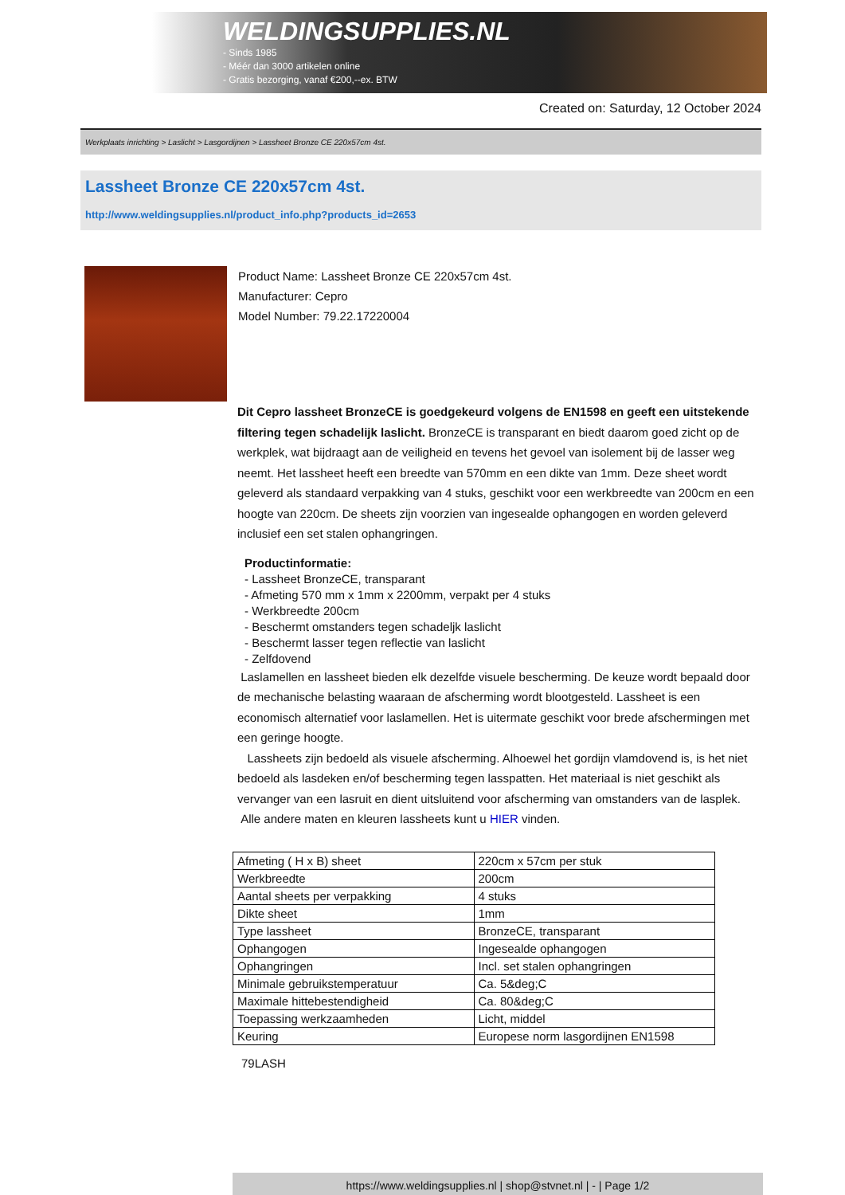WELDINGSUPPLIES.NL
- Sinds 1985
- Méér dan 3000 artikelen online
- Gratis bezorging, vanaf €200,--ex. BTW
Created on: Saturday, 12 October 2024
Werkplaats inrichting > Laslicht > Lasgordijnen > Lassheet Bronze CE 220x57cm 4st.
Lassheet Bronze CE 220x57cm 4st.
http://www.weldingsupplies.nl/product_info.php?products_id=2653
Product Name: Lassheet Bronze CE 220x57cm 4st.
Manufacturer: Cepro
Model Number: 79.22.17220004
Dit Cepro lassheet BronzeCE is goedgekeurd volgens de EN1598 en geeft een uitstekende filtering tegen schadelijk laslicht. BronzeCE is transparant en biedt daarom goed zicht op de werkplek, wat bijdraagt aan de veiligheid en tevens het gevoel van isolement bij de lasser weg neemt. Het lassheet heeft een breedte van 570mm en een dikte van 1mm. Deze sheet wordt geleverd als standaard verpakking van 4 stuks, geschikt voor een werkbreedte van 200cm en een hoogte van 220cm. De sheets zijn voorzien van ingesealde ophangogen en worden geleverd inclusief een set stalen ophangringen.
Productinformatie:
- Lassheet BronzeCE, transparant
- Afmeting 570 mm x 1mm x 2200mm, verpakt per 4 stuks
- Werkbreedte 200cm
- Beschermt omstanders tegen schadeljk laslicht
- Beschermt lasser tegen reflectie van laslicht
- Zelfdovend
Laslamellen en lassheet bieden elk dezelfde visuele bescherming. De keuze wordt bepaald door de mechanische belasting waaraan de afscherming wordt blootgesteld. Lassheet is een economisch alternatief voor laslamellen. Het is uitermate geschikt voor brede afschermingen met een geringe hoogte.
Lassheets zijn bedoeld als visuele afscherming. Alhoewel het gordijn vlamdovend is, is het niet bedoeld als lasdeken en/of bescherming tegen lasspatten. Het materiaal is niet geschikt als vervanger van een lasruit en dient uitsluitend voor afscherming van omstanders van de lasplek.
Alle andere maten en kleuren lassheets kunt u HIER vinden.
| Afmeting ( H x B) sheet | 220cm x 57cm per stuk |
| Werkbreedte | 200cm |
| Aantal sheets per verpakking | 4 stuks |
| Dikte sheet | 1mm |
| Type lassheet | BronzeCE, transparant |
| Ophangogen | Ingesealde ophangogen |
| Ophangringen | Incl. set stalen ophangringen |
| Minimale gebruikstemperatuur | Ca. 5&deg;C |
| Maximale hittebestendigheid | Ca. 80&deg;C |
| Toepassing werkzaamheden | Licht, middel |
| Keuring | Europese norm lasgordijnen EN1598 |
79LASH
https://www.weldingsupplies.nl | shop@stvnet.nl | - | Page 1/2